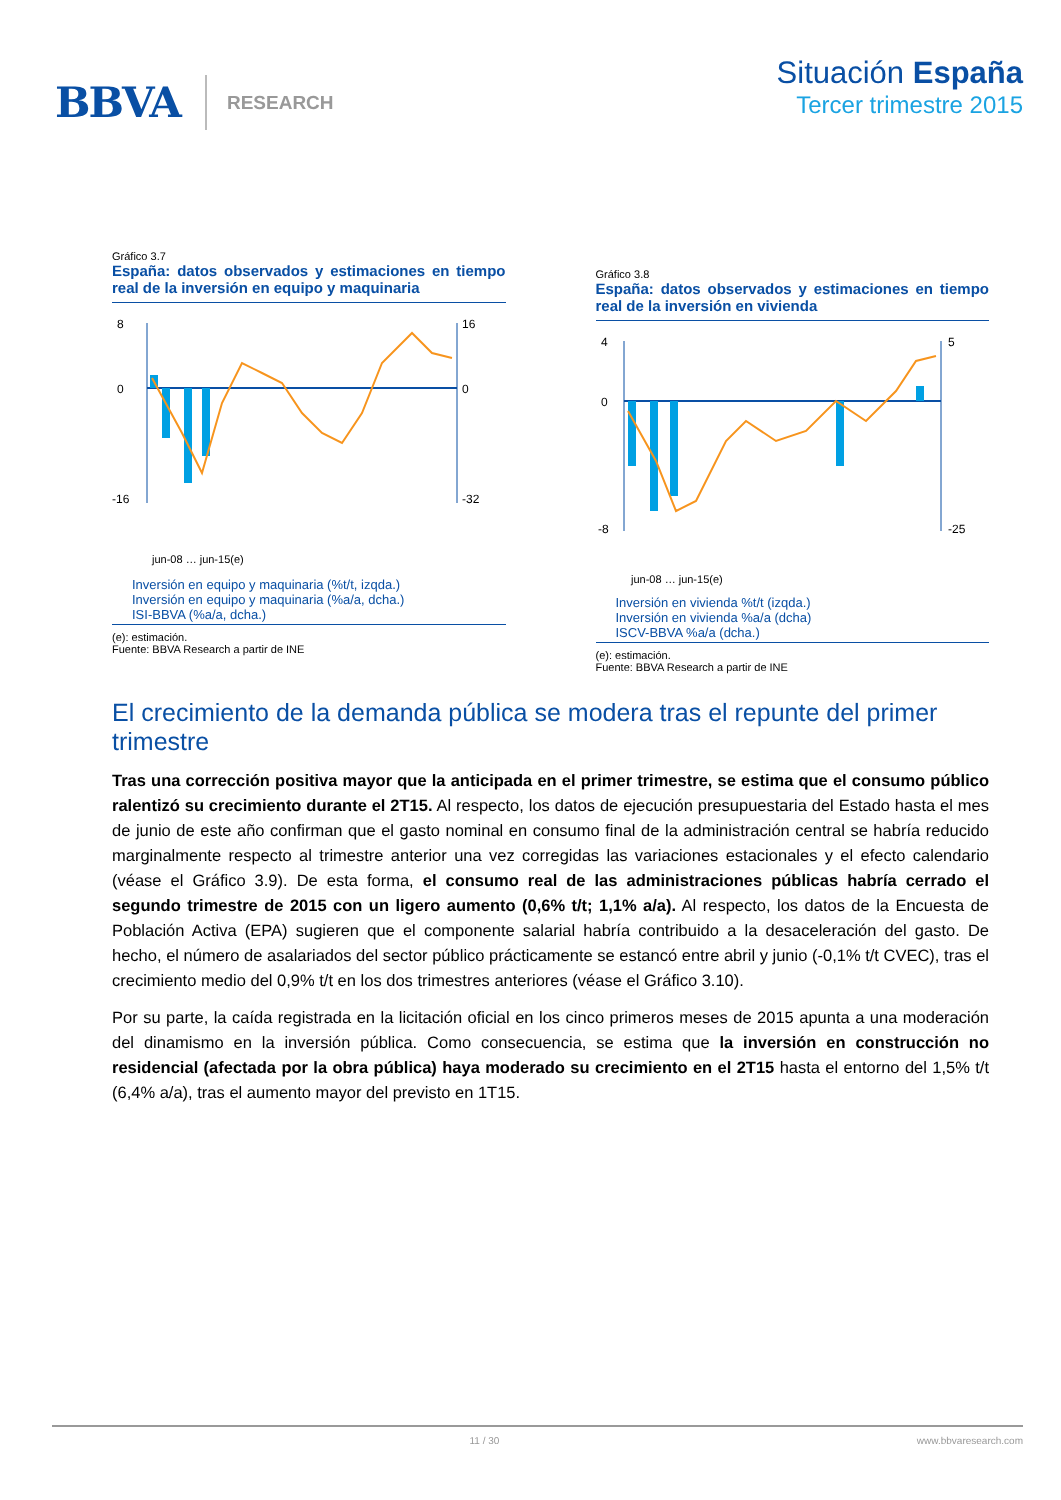BBVA RESEARCH
Situación España
Tercer trimestre 2015
Gráfico 3.7
España: datos observados y estimaciones en tiempo real de la inversión en equipo y maquinaria
8
0
-16
16
0
-32
jun-08 … jun-15(e)
Inversión en equipo y maquinaria (%t/t, izqda.)
Inversión en equipo y maquinaria (%a/a, dcha.)
ISI-BBVA (%a/a, dcha.)
(e): estimación.
Fuente: BBVA Research a partir de INE
Gráfico 3.8
España: datos observados y estimaciones en tiempo real de la inversión en vivienda
4
0
-8
5
-25
jun-08 … jun-15(e)
Inversión en vivienda %t/t (izqda.)
Inversión en vivienda %a/a (dcha)
ISCV-BBVA %a/a (dcha.)
(e): estimación.
Fuente: BBVA Research a partir de INE
El crecimiento de la demanda pública se modera tras el repunte del primer trimestre
Tras una corrección positiva mayor que la anticipada en el primer trimestre, se estima que el consumo público ralentizó su crecimiento durante el 2T15. Al respecto, los datos de ejecución presupuestaria del Estado hasta el mes de junio de este año confirman que el gasto nominal en consumo final de la administración central se habría reducido marginalmente respecto al trimestre anterior una vez corregidas las variaciones estacionales y el efecto calendario (véase el Gráfico 3.9). De esta forma, el consumo real de las administraciones públicas habría cerrado el segundo trimestre de 2015 con un ligero aumento (0,6% t/t; 1,1% a/a). Al respecto, los datos de la Encuesta de Población Activa (EPA) sugieren que el componente salarial habría contribuido a la desaceleración del gasto. De hecho, el número de asalariados del sector público prácticamente se estancó entre abril y junio (-0,1% t/t CVEC), tras el crecimiento medio del 0,9% t/t en los dos trimestres anteriores (véase el Gráfico 3.10).
Por su parte, la caída registrada en la licitación oficial en los cinco primeros meses de 2015 apunta a una moderación del dinamismo en la inversión pública. Como consecuencia, se estima que la inversión en construcción no residencial (afectada por la obra pública) haya moderado su crecimiento en el 2T15 hasta el entorno del 1,5% t/t (6,4% a/a), tras el aumento mayor del previsto en 1T15.
11 / 30 www.bbvaresearch.com